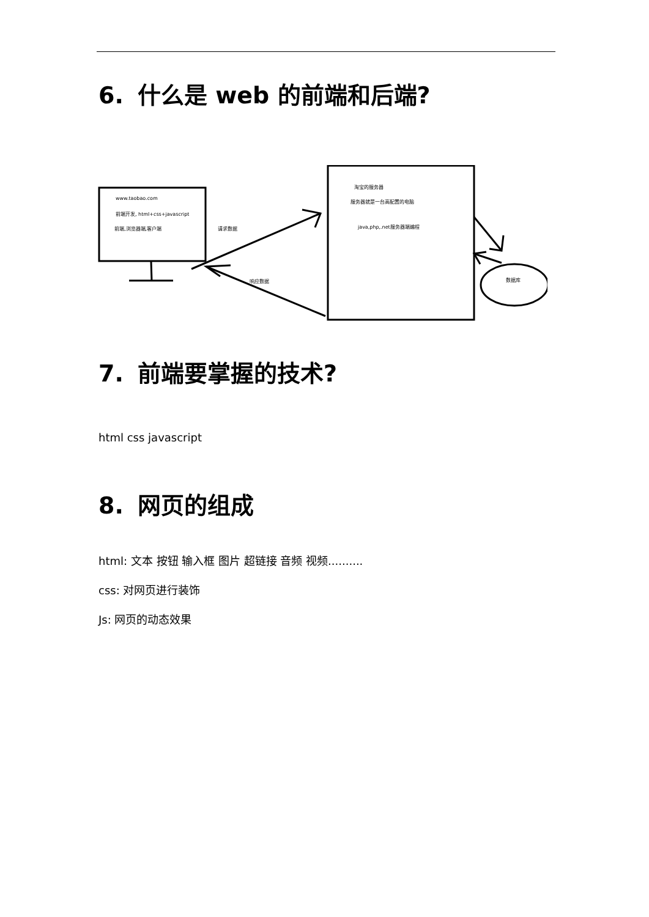6. 什么是 web 的前端和后端?
www.taobao.com
前端开发, html+css+javascript
前端,浏览器端,客户端 请求数据
响应数据
淘宝的服务器
服务器就是一台高配置的电脑
java,php,.net服务器端编程
数据库
7. 前端要掌握的技术?
html css javascript
8. 网页的组成
html: 文本 按钮 输入框 图片 超链接 音频 视频..........
css: 对网页进行装饰
Js: 网页的动态效果